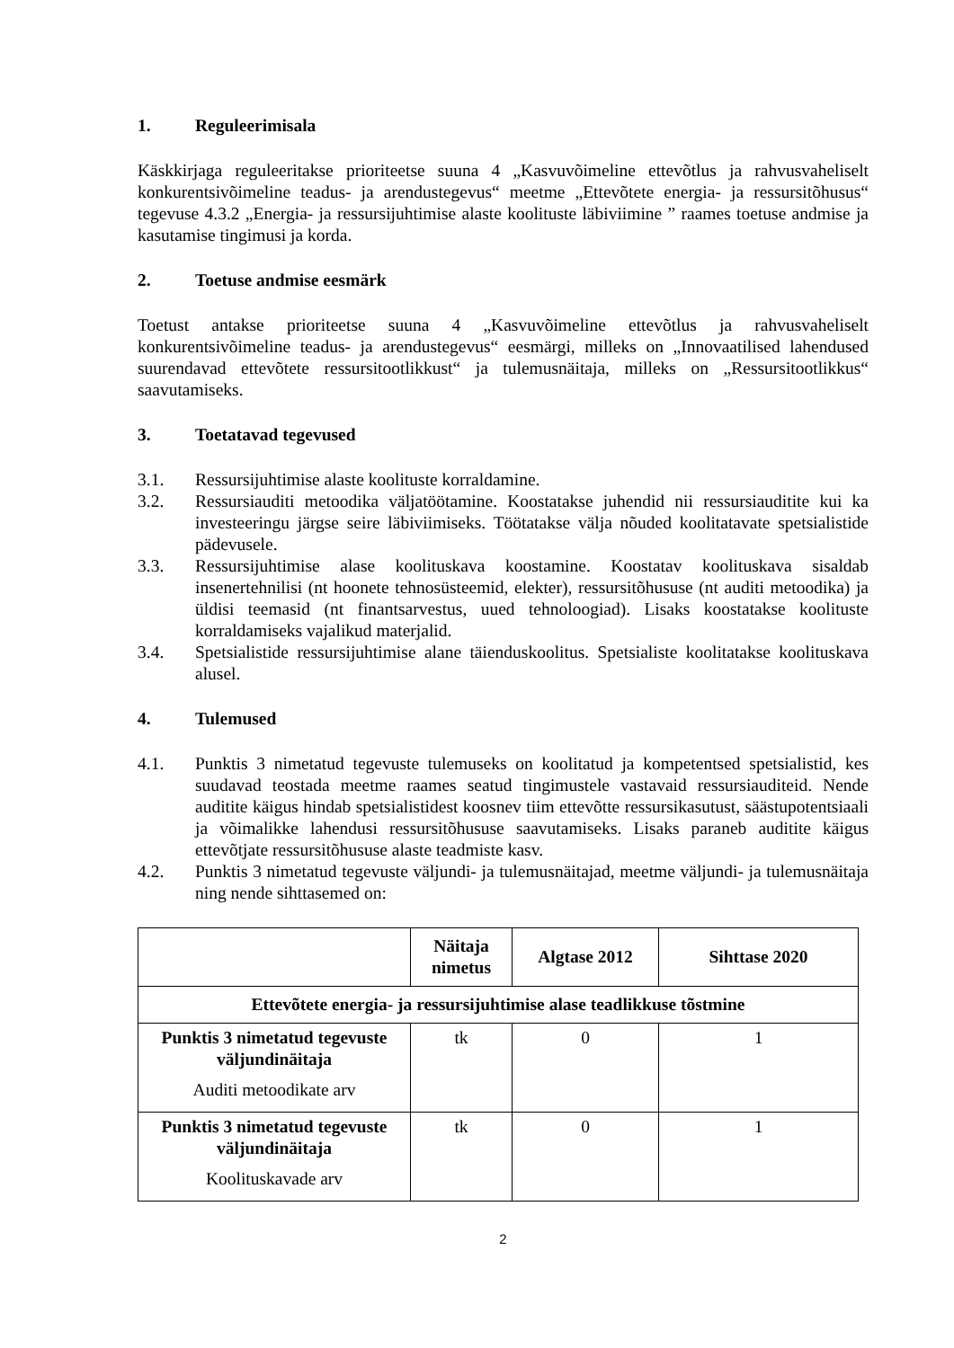1. Reguleerimisala
Käskkirjaga reguleeritakse prioriteetse suuna 4 „Kasvuvõimeline ettevõtlus ja rahvusvaheliselt konkurentsivõimeline teadus- ja arendustegevus“ meetme „Ettevõtete energia- ja ressursitõhusus“ tegevuse 4.3.2 „Energia- ja ressursijuhtimise alaste koolituste läbiviimine ” raames toetuse andmise ja kasutamise tingimusi ja korda.
2. Toetuse andmise eesmärk
Toetust antakse prioriteetse suuna 4 „Kasvuvõimeline ettevõtlus ja rahvusvaheliselt konkurentsivõimeline teadus- ja arendustegevus“ eesmärgi, milleks on „Innovaatilised lahendused suurendavad ettevõtete ressursitootlikkust“ ja tulemusnäitaja, milleks on „Ressursitootlikkus“ saavutamiseks.
3. Toetatavad tegevused
3.1. Ressursijuhtimise alaste koolituste korraldamine.
3.2. Ressursiauditi metoodika väljatöötamine. Koostatakse juhendid nii ressursiauditite kui ka investeeringu järgse seire läbiviimiseks. Töötatakse välja nõuded koolitatavate spetsialistide pädevusele.
3.3. Ressursijuhtimise alase koolituskava koostamine. Koostatav koolituskava sisaldab insenertehnilisi (nt hoonete tehnosüsteemid, elekter), ressursitõhususe (nt auditi metoodika) ja üldisi teemasid (nt finantsarvestus, uued tehnoloogiad). Lisaks koostatakse koolituste korraldamiseks vajalikud materjalid.
3.4. Spetsialistide ressursijuhtimise alane täienduskoolitus. Spetsialiste koolitatakse koolituskava alusel.
4. Tulemused
4.1. Punktis 3 nimetatud tegevuste tulemuseks on koolitatud ja kompetentsed spetsialistid, kes suudavad teostada meetme raames seatud tingimustele vastavaid ressursiauditeid. Nende auditite käigus hindab spetsialistidest koosnev tiim ettevõtte ressursikasutust, säästupotentsiaali ja võimalikke lahendusi ressursitõhususe saavutamiseks. Lisaks paraneb auditite käigus ettevõtjate ressursitõhususe alaste teadmiste kasv.
4.2. Punktis 3 nimetatud tegevuste väljundi- ja tulemusnäitajad, meetme väljundi- ja tulemusnäitaja ning nende sihttasemed on:
| | Näitaja nimetus | Algtase 2012 | Sihttase 2020 |
| --- | --- | --- | --- |
| Ettevõtete energia- ja ressursijuhtimise alase teadlikkuse tõstmine | | | |
| Punktis 3 nimetatud tegevuste väljundinäitaja Auditi metoodikate arv | tk | 0 | 1 |
| Punktis 3 nimetatud tegevuste väljundinäitaja Koolituskavade arv | tk | 0 | 1 |
2